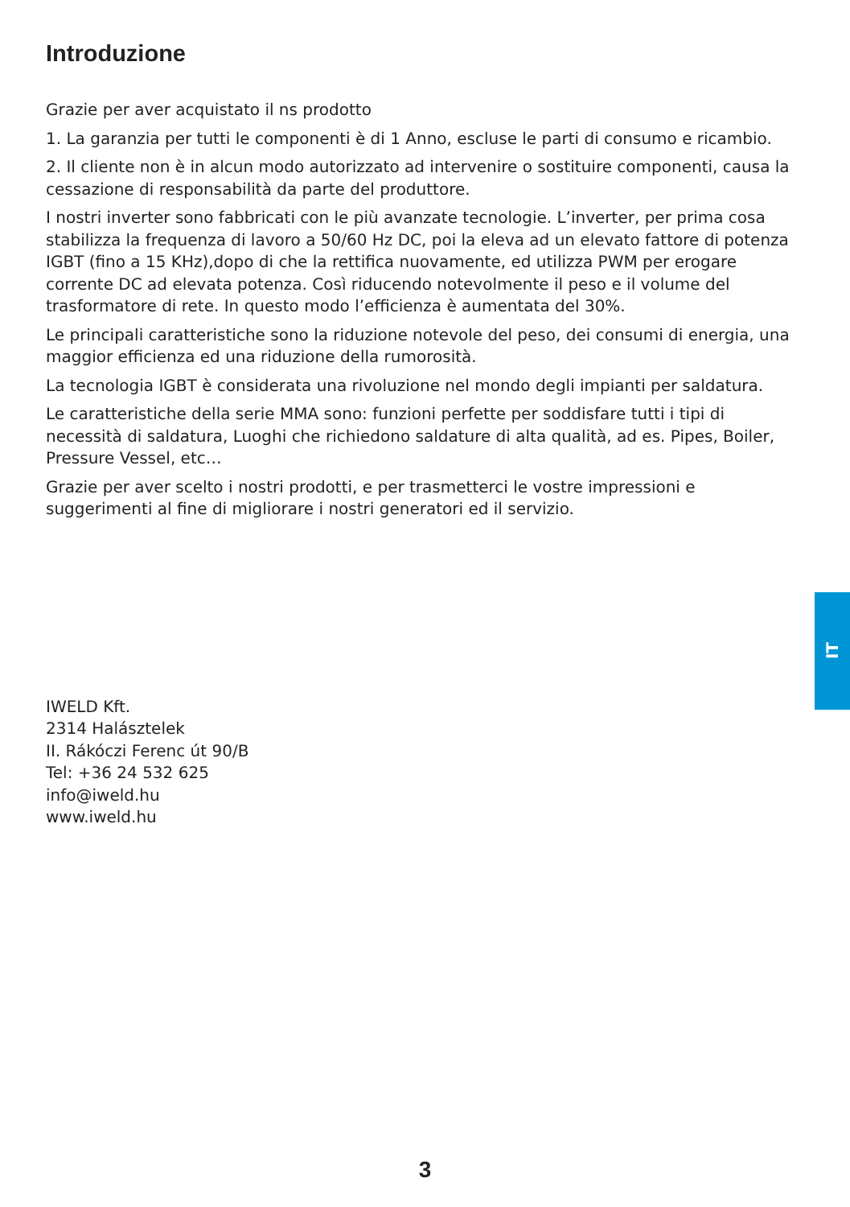Introduzione
Grazie per aver acquistato il ns prodotto
1. La garanzia per tutti le componenti è di 1 Anno, escluse le parti di consumo e ricambio.
2. Il cliente non è in alcun modo autorizzato ad intervenire o sostituire componenti, causa la cessazione di responsabilità da parte del produttore.
I nostri inverter sono fabbricati con le più avanzate tecnologie. L’inverter, per prima cosa stabilizza la frequenza di lavoro a 50/60 Hz DC, poi la eleva ad un elevato fattore di potenza IGBT (fino a 15 KHz),dopo di che la rettifica nuovamente, ed utilizza PWM per erogare corrente DC ad elevata potenza. Così riducendo notevolmente il peso e il volume del trasformatore di rete. In questo modo l’efficienza è aumentata del 30%.
Le principali caratteristiche sono la riduzione notevole del peso, dei consumi di energia, una maggior efficienza ed una riduzione della rumorosità.
La tecnologia IGBT è considerata una rivoluzione nel mondo degli impianti per saldatura.
Le caratteristiche della serie MMA sono: funzioni perfette per soddisfare tutti i tipi di necessità di saldatura, Luoghi che richiedono saldature di alta qualità, ad es. Pipes, Boiler, Pressure Vessel, etc…
Grazie per aver scelto i nostri prodotti, e per trasmetterci le vostre impressioni e suggerimenti al fine di migliorare i nostri generatori ed il servizio.
IWELD Kft.
2314 Halásztelek
II. Rákóczi Ferenc út 90/B
Tel: +36 24 532 625
info@iweld.hu
www.iweld.hu
IT
3